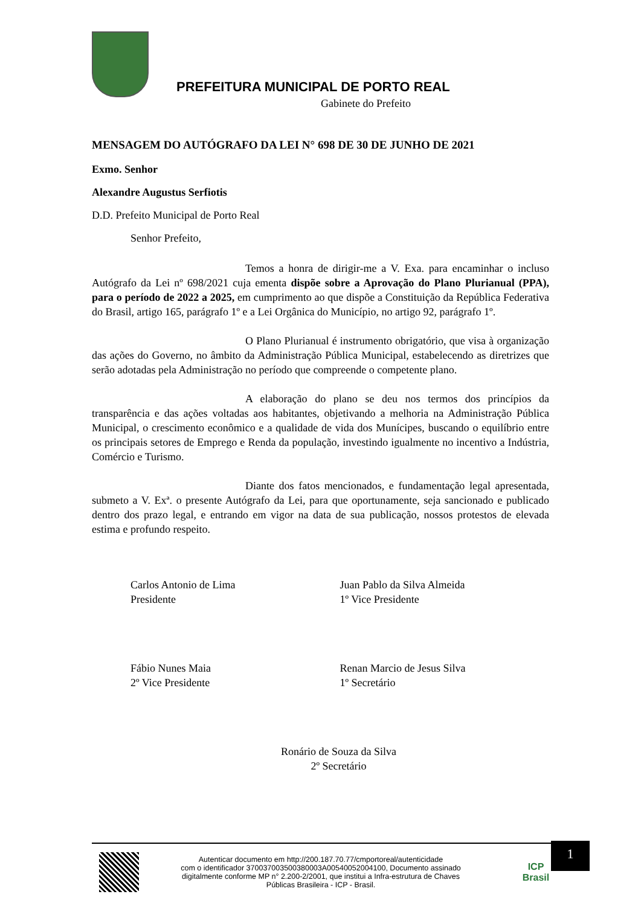PREFEITURA MUNICIPAL DE PORTO REAL
Gabinete do Prefeito
MENSAGEM DO AUTÓGRAFO DA LEI N° 698 DE 30 DE JUNHO DE 2021
Exmo. Senhor
Alexandre Augustus Serfiotis
D.D. Prefeito Municipal de Porto Real
Senhor Prefeito,
Temos a honra de dirigir-me a V. Exa. para encaminhar o incluso Autógrafo da Lei nº 698/2021 cuja ementa dispõe sobre a Aprovação do Plano Plurianual (PPA), para o período de 2022 a 2025, em cumprimento ao que dispõe a Constituição da República Federativa do Brasil, artigo 165, parágrafo 1º e a Lei Orgânica do Município, no artigo 92, parágrafo 1º.
O Plano Plurianual é instrumento obrigatório, que visa à organização das ações do Governo, no âmbito da Administração Pública Municipal, estabelecendo as diretrizes que serão adotadas pela Administração no período que compreende o competente plano.
A elaboração do plano se deu nos termos dos princípios da transparência e das ações voltadas aos habitantes, objetivando a melhoria na Administração Pública Municipal, o crescimento econômico e a qualidade de vida dos Munícipes, buscando o equilíbrio entre os principais setores de Emprego e Renda da população, investindo igualmente no incentivo a Indústria, Comércio e Turismo.
Diante dos fatos mencionados, e fundamentação legal apresentada, submeto a V. Exª. o presente Autógrafo da Lei, para que oportunamente, seja sancionado e publicado dentro dos prazo legal, e entrando em vigor na data de sua publicação, nossos protestos de elevada estima e profundo respeito.
Carlos Antonio de Lima
Presidente
Juan Pablo da Silva Almeida
1º Vice Presidente
Fábio Nunes Maia
2º Vice Presidente
Renan Marcio de Jesus Silva
1º Secretário
Ronário de Souza da Silva
2º Secretário
1
Autenticar documento em http://200.187.70.77/cmportoreal/autenticidade
com o identificador 370037003500380003A00540052004100, Documento assinado
digitalmente conforme MP n° 2.200-2/2001, que institui a Infra-estrutura de Chaves
Públicas Brasileira - ICP - Brasil.
ICP Brasil